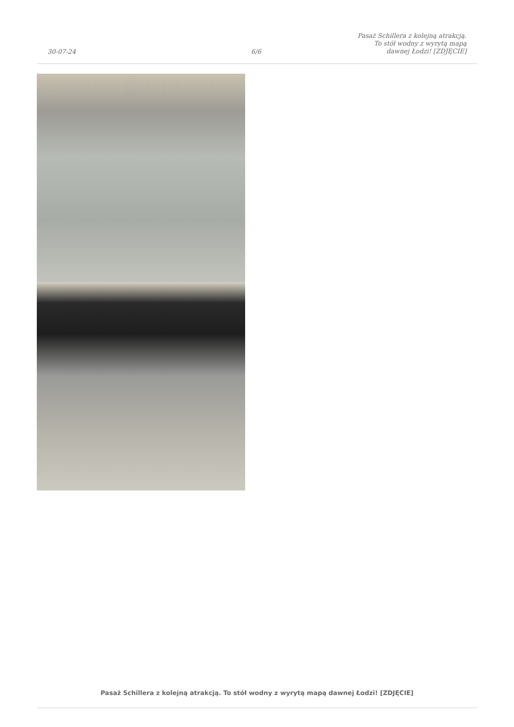30-07-24
6/6
Pasaż Schillera z kolejną atrakcją. To stół wodny z wyrytą mapą dawnej Łodzi! [ZDJĘCIE]
Pasaż Schillera z kolejną atrakcją. To stół wodny z wyrytą mapą dawnej Łodzi! [ZDJĘCIE]